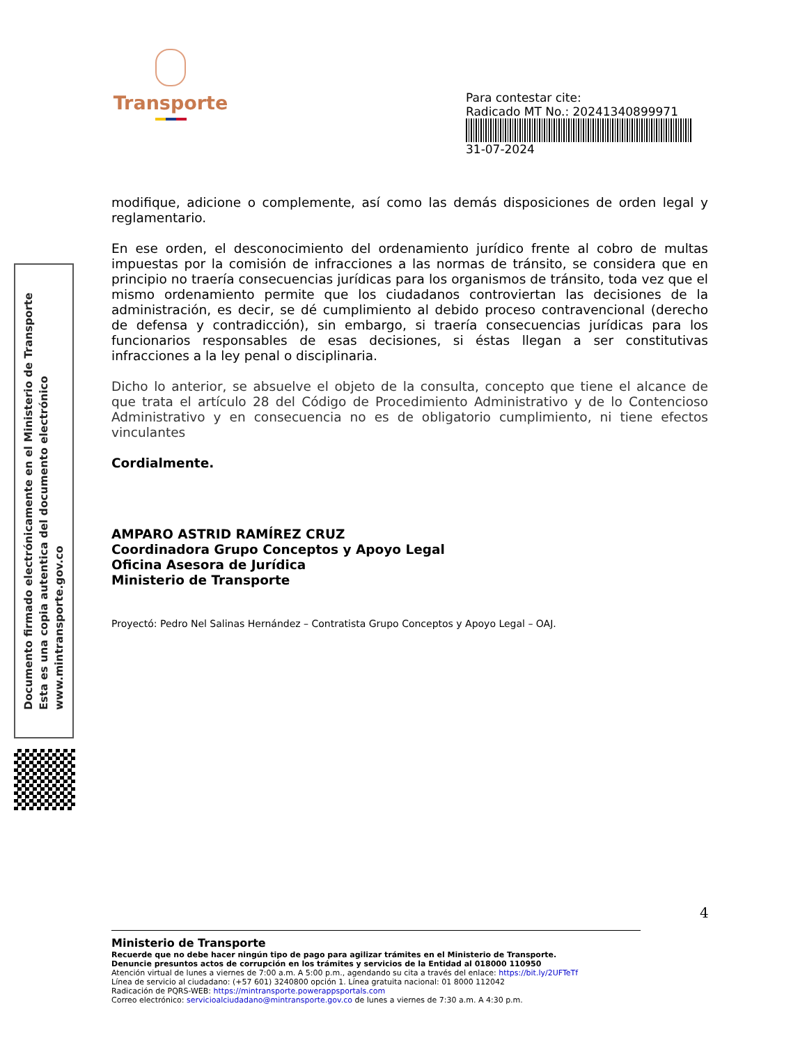Transporte
Para contestar cite:
Radicado MT No.: 20241340899971
31-07-2024
modifique, adicione o complemente, así como las demás disposiciones de orden legal y reglamentario.
En ese orden, el desconocimiento del ordenamiento jurídico frente al cobro de multas impuestas por la comisión de infracciones a las normas de tránsito, se considera que en principio no traería consecuencias jurídicas para los organismos de tránsito, toda vez que el mismo ordenamiento permite que los ciudadanos controviertan las decisiones de la administración, es decir, se dé cumplimiento al debido proceso contravencional (derecho de defensa y contradicción), sin embargo, si traería consecuencias jurídicas para los funcionarios responsables de esas decisiones, si éstas llegan a ser constitutivas infracciones a la ley penal o disciplinaria.
Dicho lo anterior, se absuelve el objeto de la consulta, concepto que tiene el alcance de que trata el artículo 28 del Código de Procedimiento Administrativo y de lo Contencioso Administrativo y en consecuencia no es de obligatorio cumplimiento, ni tiene efectos vinculantes
Cordialmente.
AMPARO ASTRID RAMÍREZ CRUZ
Coordinadora Grupo Conceptos y Apoyo Legal
Oficina Asesora de Jurídica
Ministerio de Transporte
Proyectó: Pedro Nel Salinas Hernández – Contratista Grupo Conceptos y Apoyo Legal – OAJ.
Documento firmado electrónicamente en el Ministerio de Transporte
Esta es una copia autentica del documento electrónico
www.mintransporte.gov.co
4
Ministerio de Transporte
Recuerde que no debe hacer ningún tipo de pago para agilizar trámites en el Ministerio de Transporte.
Denuncie presuntos actos de corrupción en los trámites y servicios de la Entidad al 018000 110950
Atención virtual de lunes a viernes de 7:00 a.m. A 5:00 p.m., agendando su cita a través del enlace: https://bit.ly/2UFTeTf
Línea de servicio al ciudadano: (+57 601) 3240800 opción 1. Línea gratuita nacional: 01 8000 112042
Radicación de PQRS-WEB: https://mintransporte.powerappsportals.com
Correo electrónico: servicioalciudadano@mintransporte.gov.co de lunes a viernes de 7:30 a.m. A 4:30 p.m.